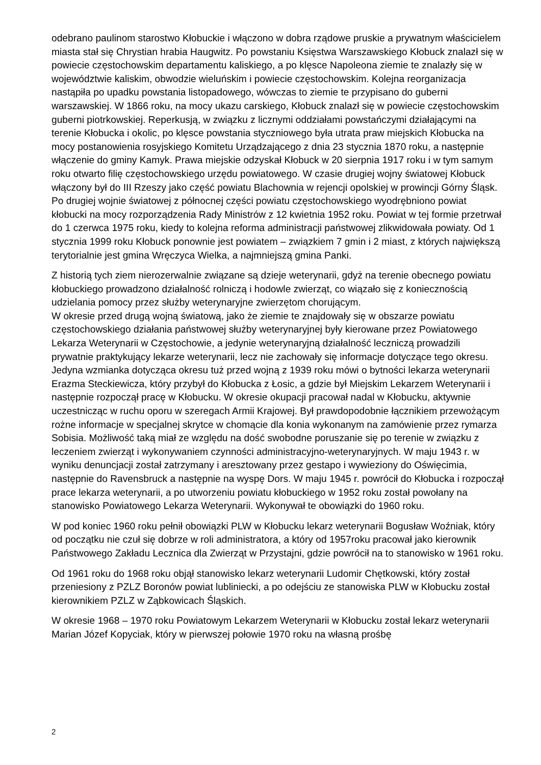odebrano paulinom starostwo Kłobuckie i włączono w dobra rządowe pruskie a prywatnym właścicielem miasta stał się Chrystian hrabia Haugwitz. Po powstaniu Księstwa Warszawskiego Kłobuck znalazł się w powiecie częstochowskim departamentu kaliskiego, a po klęsce Napoleona ziemie te znalazły się w województwie kaliskim, obwodzie wieluńskim i powiecie częstochowskim. Kolejna reorganizacja nastąpiła po upadku powstania listopadowego, wówczas to ziemie te przypisano do guberni warszawskiej. W 1866 roku, na mocy ukazu carskiego, Kłobuck znalazł się w powiecie częstochowskim guberni piotrkowskiej. Reperkusją, w związku z licznymi oddziałami powstańczymi działającymi na terenie Kłobucka i okolic, po klęsce powstania styczniowego była utrata praw miejskich Kłobucka na mocy postanowienia rosyjskiego Komitetu Urządzającego z dnia 23 stycznia 1870 roku, a następnie włączenie do gminy Kamyk. Prawa miejskie odzyskał Kłobuck w 20 sierpnia 1917 roku i w tym samym roku otwarto filię częstochowskiego urzędu powiatowego. W czasie drugiej wojny światowej Kłobuck włączony był do III Rzeszy jako część powiatu Blachownia w rejencji opolskiej w prowincji Górny Śląsk. Po drugiej wojnie światowej z północnej części powiatu częstochowskiego wyodrębniono powiat kłobucki na mocy rozporządzenia Rady Ministrów z 12 kwietnia 1952 roku. Powiat w tej formie przetrwał do 1 czerwca 1975 roku, kiedy to kolejna reforma administracji państwowej zlikwidowała powiaty. Od 1 stycznia 1999 roku Kłobuck ponownie jest powiatem – związkiem 7 gmin i 2 miast, z których największą terytorialnie jest gmina Wręczyca Wielka, a najmniejszą gmina Panki.
Z historią tych ziem nierozerwalnie związane są dzieje weterynarii, gdyż na terenie obecnego powiatu kłobuckiego prowadzono działalność rolniczą i hodowle zwierząt, co wiązało się z koniecznością udzielania pomocy przez służby weterynaryjne zwierzętom chorującym.
W okresie przed drugą wojną światową, jako że ziemie te znajdowały się w obszarze powiatu częstochowskiego działania państwowej służby weterynaryjnej były kierowane przez Powiatowego Lekarza Weterynarii w Częstochowie, a jedynie weterynaryjną działalność leczniczą prowadzili prywatnie praktykujący lekarze weterynarii, lecz nie zachowały się informacje dotyczące tego okresu. Jedyna wzmianka dotycząca okresu tuż przed wojną z 1939 roku mówi o bytności lekarza weterynarii Erazma Steckiewicza, który przybył do Kłobucka z Łosic, a gdzie był Miejskim Lekarzem Weterynarii i następnie rozpoczął pracę w Kłobucku. W okresie okupacji pracował nadal w Kłobucku, aktywnie uczestnicząc w ruchu oporu w szeregach Armii Krajowej. Był prawdopodobnie łącznikiem przewożącym rożne informacje w specjalnej skrytce w chomącie dla konia wykonanym na zamówienie przez rymarza Sobisia. Możliwość taką miał ze względu na dość swobodne poruszanie się po terenie w związku z leczeniem zwierząt i wykonywaniem czynności administracyjno-weterynaryjnych. W maju 1943 r. w wyniku denuncjacji został zatrzymany i aresztowany przez gestapo i wywieziony do Oświęcimia, następnie do Ravensbruck a następnie na wyspę Dors. W maju 1945 r. powrócił do Kłobucka i rozpoczął prace lekarza weterynarii, a po utworzeniu powiatu kłobuckiego w 1952 roku został powołany na stanowisko Powiatowego Lekarza Weterynarii. Wykonywał te obowiązki do 1960 roku.
W pod koniec 1960 roku pełnił obowiązki PLW w Kłobucku lekarz weterynarii Bogusław Woźniak, który od początku nie czuł się dobrze w roli administratora, a który od 1957roku pracował jako kierownik Państwowego Zakładu Lecznica dla Zwierząt w Przystajni, gdzie powrócił na to stanowisko w 1961 roku.
Od 1961 roku do 1968 roku objął stanowisko lekarz weterynarii Ludomir Chętkowski, który został przeniesiony z PZLZ Boronów powiat lubliniecki, a po odejściu ze stanowiska PLW w Kłobucku został kierownikiem PZLZ w Ząbkowicach Śląskich.
W okresie 1968 – 1970 roku Powiatowym Lekarzem Weterynarii w Kłobucku został lekarz weterynarii Marian Józef Kopyciak, który w pierwszej połowie 1970 roku na własną prośbę
2